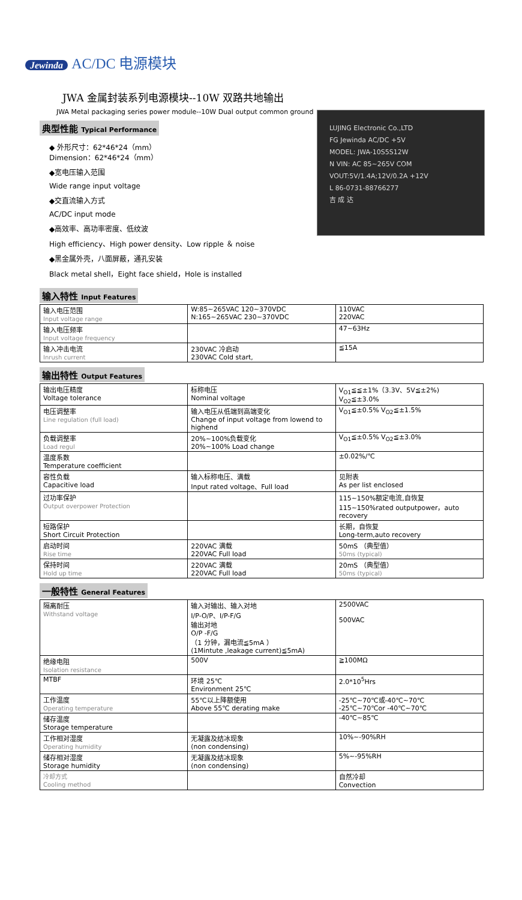Jewinda AC/DC 电源模块
JWA 金属封装系列电源模块--10W 双路共地输出
JWA Metal packaging series power module--10W Dual output common ground
典型性能 Typical Performance
◆ 外形尺寸：62*46*24（mm）
Dimension：62*46*24（mm）
◆宽电压输入范围
Wide range input voltage
◆交直流输入方式
AC/DC input mode
◆高效率、高功率密度、低纹波
High efficiency、High power density、Low ripple ＆ noise
◆黑金属外壳，八面屏蔽，通孔安装
Black metal shell，Eight face shield，Hole is installed
LUJING Electronic Co.,LTD
FG Jewinda AC/DC +5V
MODEL: JWA-10S5S12W
N VIN: AC 85~265V COM
VOUT:5V/1.4A;12V/0.2A +12V
L 86-0731-88766277
吉 成 达
输入特性 Input Features
| 输入电压范围 Input voltage range | W:85~265VAC 120~370VDC N:165~265VAC 230~370VDC | 110VAC 220VAC |
| 输入电压频率 Input voltage frequency | | 47~63Hz |
| 输入冲击电流 Inrush current | 230VAC 冷启动 230VAC Cold start, | ≦15A |
输出特性 Output Features
| 输出电压精度 Voltage tolerance | 标称电压 Nominal voltage | V<sub>O1</sub>≦≦±1%（3.3V、5V≦±2%) V<sub>O2</sub>≦±3.0% |
| 电压调整率 Line regulation (full load) | 输入电压从低端到高端变化 Change of input voltage from lowend to highend | V<sub>O1</sub>≦±0.5% V<sub>O2</sub>≦±1.5% |
| 负载调整率 Load regul | 20%~100%负载变化 20%~100% Load change | V<sub>O1</sub>≦±0.5% V<sub>O2</sub>≦±3.0% |
| 温度系数 Temperature coefficient | | ±0.02%/℃ |
| 容性负载 Capacitive load | 输入标称电压、满载 Input rated voltage、Full load | 见附表 As per list enclosed |
| 过功率保护 Output overpower Protection | | 115~150%额定电流,自恢复 115~150%rated outputpower，auto recovery |
| 短路保护 Short Circuit Protection | | 长期，自恢复 Long-term,auto recovery |
| 启动时间 Rise time | 220VAC 满载 220VAC Full load | 50mS （典型值） 50ms (typical) |
| 保持时间 Hold up time | 220VAC 满载 220VAC Full load | 20mS （典型值） 50ms (typical) |
一般特性 General Features
| 隔离耐压 Withstand voltage | 输入对输出、输入对地 I/P-O/P、I/P-F/G 输出对地 O/P -F/G （1 分钟，漏电流≦5mA ） (1Mintute ,leakage current)≦5mA) | 2500VAC 500VAC |
| 绝缘电阻 Isolation resistance | 500V | ≧100MΩ |
| MTBF | 环境 25℃ Environment 25℃ | 2.0*10<sup>5</sup>Hrs |
| 工作温度 Operating temperature | 55℃以上降额使用 Above 55℃ derating make | -25℃~70℃或-40℃~70℃ -25℃~70℃or -40℃~70℃ |
| 储存温度 Storage temperature | | -40℃~85℃ |
| 工作相对湿度 Operating humidity | 无凝露及结冰现象 (non condensing) | 10%~-90%RH |
| 储存相对湿度 Storage humidity | 无凝露及结冰现象 (non condensing) | 5%~-95%RH |
| 冷却方式 Cooling method | | 自然冷却 Convection |